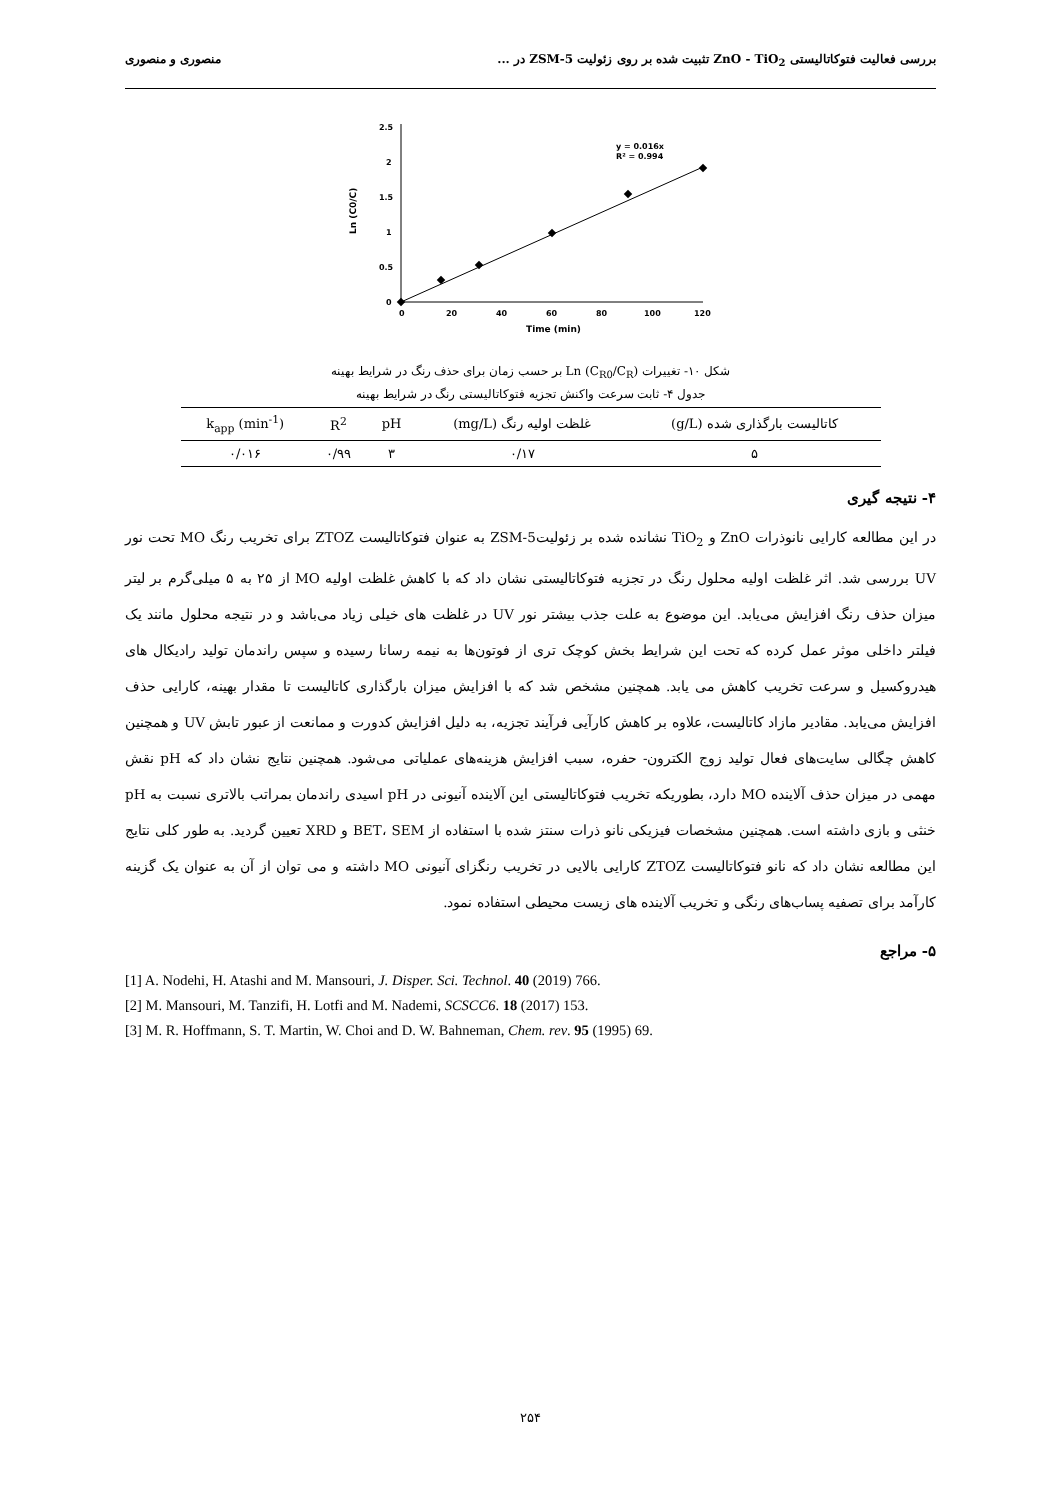بررسی فعالیت فتوکاتالیستی ZnO - TiO<sub>2</sub> تثبیت شده بر روی زئولیت ZSM-5 در ... منصوری و منصوری
0
0.5
1
1.5
2
2.5
0
20
40
60
80
100
120
Time (min)
Ln (C0/C)
y = 0.016x
R² = 0.994
شکل ۱۰- تغییرات Ln (C<sub>R0</sub>/C<sub>R</sub>) بر حسب زمان برای حذف رنگ در شرایط بهینه
جدول ۴- ثابت سرعت واکنش تجزیه فتوکاتالیستی رنگ در شرایط بهینه
| کاتالیست بارگذاری شده (g/L) | غلظت اولیه رنگ (mg/L) | pH | R<sup>2</sup> | k<sub>app</sub> (min<sup>-1</sup>) |
| --- | --- | --- | --- | --- |
| ۵ | ۰/۱۷ | ۳ | ۰/۹۹ | ۰/۰۱۶ |
۴- نتیجه گیری
در این مطالعه کارایی نانوذرات ZnO و TiO<sub>2</sub> نشانده شده بر زئولیتZSM-5 به عنوان فتوکاتالیست ZTOZ برای تخریب رنگ MO تحت نور UV بررسی شد. اثر غلظت اولیه محلول رنگ در تجزیه فتوکاتالیستی نشان داد که با کاهش غلظت اولیه MO از ۲۵ به ۵ میلی‌گرم بر لیتر میزان حذف رنگ افزایش می‌یابد. این موضوع به علت جذب بیشتر نور UV در غلظت های خیلی زیاد می‌باشد و در نتیجه محلول مانند یک فیلتر داخلی موثر عمل کرده که تحت این شرایط بخش کوچک تری از فوتون‌ها به نیمه رسانا رسیده و سپس راندمان تولید رادیکال های هیدروکسیل و سرعت تخریب کاهش می یابد. همچنین مشخص شد که با افزایش میزان بارگذاری کاتالیست تا مقدار بهینه، کارایی حذف افزایش می‌یابد. مقادیر مازاد کاتالیست، علاوه بر کاهش کارآیی فرآیند تجزیه، به دلیل افزایش کدورت و ممانعت از عبور تابش UV و همچنین کاهش چگالی سایت‌های فعال تولید زوج الکترون- حفره، سبب افزایش هزینه‌های عملیاتی می‌شود. همچنین نتایج نشان داد که pH نقش مهمی در میزان حذف آلاینده MO دارد، بطوریکه تخریب فتوکاتالیستی این آلاینده آنیونی در pH اسیدی راندمان بمراتب بالاتری نسبت به pH خنثی و بازی داشته است. همچنین مشخصات فیزیکی نانو ذرات سنتز شده با استفاده از BET، SEM و XRD تعیین گردید. به طور کلی نتایج این مطالعه نشان داد که نانو فتوکاتالیست ZTOZ کارایی بالایی در تخریب رنگزای آنیونی MO داشته و می توان از آن به عنوان یک گزینه کارآمد برای تصفیه پساب‌های رنگی و تخریب آلاینده های زیست محیطی استفاده نمود.
۵- مراجع
[1] A. Nodehi, H. Atashi and M. Mansouri, J. Disper. Sci. Technol. 40 (2019) 766.
[2] M. Mansouri, M. Tanzifi, H. Lotfi and M. Nademi, SCSCC6. 18 (2017) 153.
[3] M. R. Hoffmann, S. T. Martin, W. Choi and D. W. Bahneman, Chem. rev. 95 (1995) 69.
۲۵۴